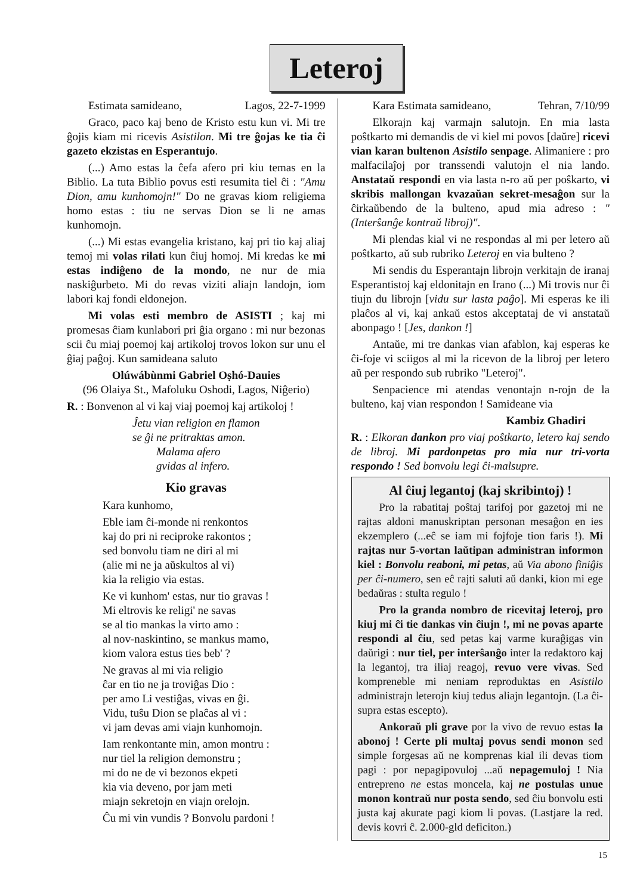Leteroj
Estimata samideano, Lagos, 22-7-1999
Graco, paco kaj beno de Kristo estu kun vi. Mi tre ĝojis kiam mi ricevis Asistilon. Mi tre ĝojas ke tia ĉi gazeto ekzistas en Esperantujo.
(...) Amo estas la ĉefa afero pri kiu temas en la Biblio. La tuta Biblio povus esti resumita tiel ĉi : "Amu Dion, amu kunhomojn!" Do ne gravas kiom religiema homo estas : tiu ne servas Dion se li ne amas kunhomojn.
(...) Mi estas evangelia kristano, kaj pri tio kaj aliaj temoj mi volas rilati kun ĉiuj homoj. Mi kredas ke mi estas indiĝeno de la mondo, ne nur de mia naskiĝurbeto. Mi do revas viziti aliajn landojn, iom labori kaj fondi eldonejon.
Mi volas esti membro de ASISTI ; kaj mi promesas ĉiam kunlabori pri ĝia organo : mi nur bezonas scii ĉu miaj poemoj kaj artikoloj trovos lokon sur unu el ĝiaj paĝoj. Kun samideana saluto
Olúwábùnmi Gabriel Oṣhó-Dauies
(96 Olaiya St., Mafoluku Oshodi, Lagos, Niĝerio)
R. : Bonvenon al vi kaj viaj poemoj kaj artikoloj !
Ĵetu vian religion en flamon
se ĝi ne pritraktas amon.
Malama afero
gvidas al infero.
Kio gravas
Kara kunhomo,
Eble iam ĉi-monde ni renkontos
kaj do pri ni reciproke rakontos ;
sed bonvolu tiam ne diri al mi
(alie mi ne ja aŭskultos al vi)
kia la religio via estas.
Ke vi kunhom' estas, nur tio gravas !
Mi eltrovis ke religi' ne savas
se al tio mankas la virto amo :
al nov-naskintino, se mankus mamo,
kiom valora estus ties beb' ?
Ne gravas al mi via religio
ĉar en tio ne ja troviĝas Dio :
per amo Li vestiĝas, vivas en ĝi.
Vidu, tuŝu Dion se plaĉas al vi :
vi jam devas ami viajn kunhomojn.
Iam renkontante min, amon montru :
nur tiel la religion demonstru ;
mi do ne de vi bezonos ekpeti
kia via deveno, por jam meti
miajn sekretojn en viajn orelojn.
Ĉu mi vin vundis ? Bonvolu pardoni !
Kara Estimata samideano, Tehran, 7/10/99
Elkorajn kaj varmajn salutojn. En mia lasta poŝtkarto mi demandis de vi kiel mi povos [daŭre] ricevi vian karan bultenon Asistilo senpage. Alimaniere : pro malfacilaĵoj por transsendi valutojn el nia lando. Anstataŭ respondi en via lasta n-ro aŭ per poŝkarto, vi skribis mallongan kvazaŭan sekret-mesaĝon sur la ĉirkaŭbendo de la bulteno, apud mia adreso : "(Interŝanĝe kontraŭ libroj)".
Mi plendas kial vi ne respondas al mi per letero aŭ poŝtkarto, aŭ sub rubriko Leteroj en via bulteno ?
Mi sendis du Esperantajn librojn verkitajn de iranaj Esperantistoj kaj eldonitajn en Irano (...) Mi trovis nur ĉi tiujn du librojn [vidu sur lasta paĝo]. Mi esperas ke ili plaĉos al vi, kaj ankaŭ estos akceptataj de vi anstataŭ abonpago ! [Jes, dankon !]
Antaŭe, mi tre dankas vian afablon, kaj esperas ke ĉi-foje vi sciigos al mi la ricevon de la libroj per letero aŭ per respondo sub rubriko "Leteroj".
Senpacience mi atendas venontajn n-rojn de la bulteno, kaj vian respondon ! Samideane via
Kambiz Ghadiri
R. : Elkoran dankon pro viaj poŝtkarto, letero kaj sendo de libroj. Mi pardonpetas pro mia nur tri-vorta respondo ! Sed bonvolu legi ĉi-malsupre.
Al ĉiuj legantoj (kaj skribintoj) !
Pro la rabatitaj poŝtaj tarifoj por gazetoj mi ne rajtas aldoni manuskriptan personan mesaĝon en ies ekzemplero (...eĉ se iam mi fojfoje tion faris !). Mi rajtas nur 5-vortan laŭtipan administran informon kiel : Bonvolu reaboni, mi petas, aŭ Via abono finiĝis per ĉi-numero, sen eĉ rajti saluti aŭ danki, kion mi ege bedaŭras : stulta regulo !
Pro la granda nombro de ricevitaj leteroj, pro kiuj mi ĉi tie dankas vin ĉiujn !, mi ne povas aparte respondi al ĉiu, sed petas kaj varme kuraĝigas vin daŭrigi : nur tiel, per interŝanĝo inter la redaktoro kaj la legantoj, tra iliaj reagoj, revuo vere vivas. Sed kompreneble mi neniam reproduktas en Asistilo administrajn leterojn kiuj tedus aliajn legantojn. (La ĉi-supra estas escepto).
Ankoraŭ pli grave por la vivo de revuo estas la abonoj ! Certe pli multaj povus sendi monon sed simple forgesas aŭ ne komprenas kial ili devas tiom pagi : por nepagipovuloj ...aŭ nepagemuloj ! Nia entrepreno ne estas moncela, kaj ne postulas unue monon kontraŭ nur posta sendo, sed ĉiu bonvolu esti justa kaj akurate pagi kiom li povas. (Lastjare la red. devis kovri ĉ. 2.000-gld deficiton.)
15